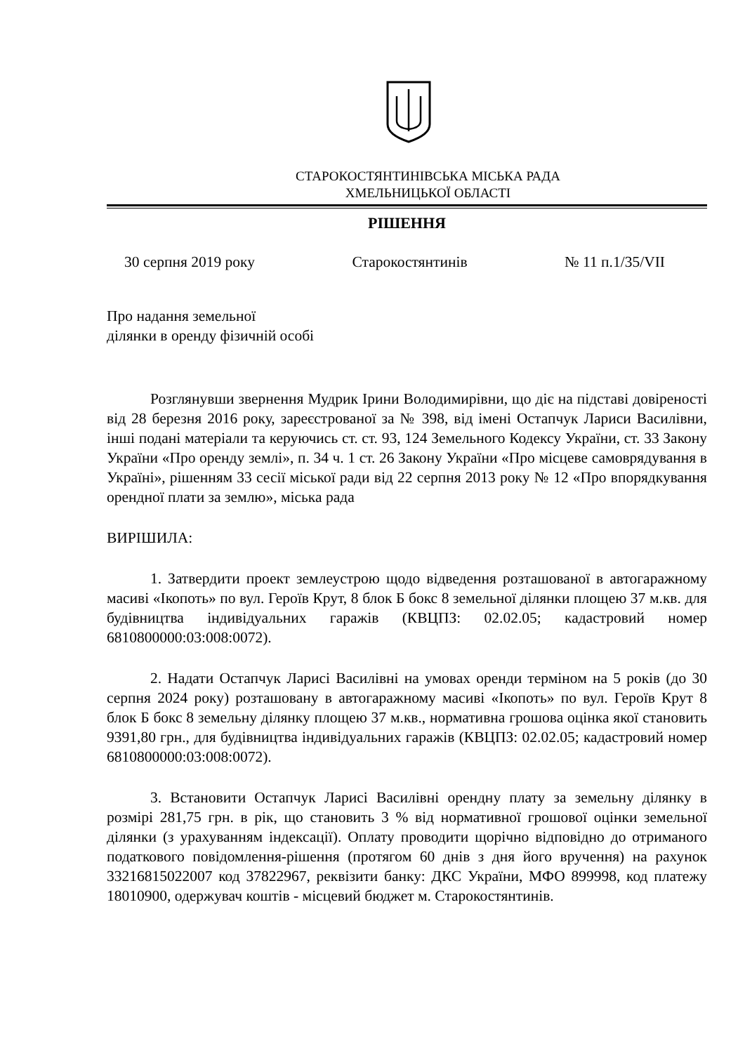СТАРОКОСТЯНТИНІВСЬКА МІСЬКА РАДА
ХМЕЛЬНИЦЬКОЇ ОБЛАСТІ
РІШЕННЯ
30 серпня 2019 року Старокостянтинів № 11 п.1/35/VII
Про надання земельної
ділянки в оренду фізичній особі
Розглянувши звернення Мудрик Ірини Володимирівни, що діє на підставі довіреності від 28 березня 2016 року, зареєстрованої за № 398, від імені Остапчук Лариси Василівни, інші подані матеріали та керуючись ст. ст. 93, 124 Земельного Кодексу України, ст. 33 Закону України «Про оренду землі», п. 34 ч. 1 ст. 26 Закону України «Про місцеве самоврядування в Україні», рішенням 33 сесії міської ради від 22 серпня 2013 року № 12 «Про впорядкування орендної плати за землю», міська рада
ВИРІШИЛА:
1. Затвердити проект землеустрою щодо відведення розташованої в автогаражному масиві «Ікопоть» по вул. Героїв Крут, 8 блок Б бокс 8 земельної ділянки площею 37 м.кв. для будівництва індивідуальних гаражів (КВЦПЗ: 02.02.05; кадастровий номер 6810800000:03:008:0072).
2. Надати Остапчук Ларисі Василівні на умовах оренди терміном на 5 років (до 30 серпня 2024 року) розташовану в автогаражному масиві «Ікопоть» по вул. Героїв Крут 8 блок Б бокс 8 земельну ділянку площею 37 м.кв., нормативна грошова оцінка якої становить 9391,80 грн., для будівництва індивідуальних гаражів (КВЦПЗ: 02.02.05; кадастровий номер 6810800000:03:008:0072).
3. Встановити Остапчук Ларисі Василівні орендну плату за земельну ділянку в розмірі 281,75 грн. в рік, що становить 3 % від нормативної грошової оцінки земельної ділянки (з урахуванням індексації). Оплату проводити щорічно відповідно до отриманого податкового повідомлення-рішення (протягом 60 днів з дня його вручення) на рахунок 33216815022007 код 37822967, реквізити банку: ДКС України, МФО 899998, код платежу 18010900, одержувач коштів - місцевий бюджет м. Старокостянтинів.